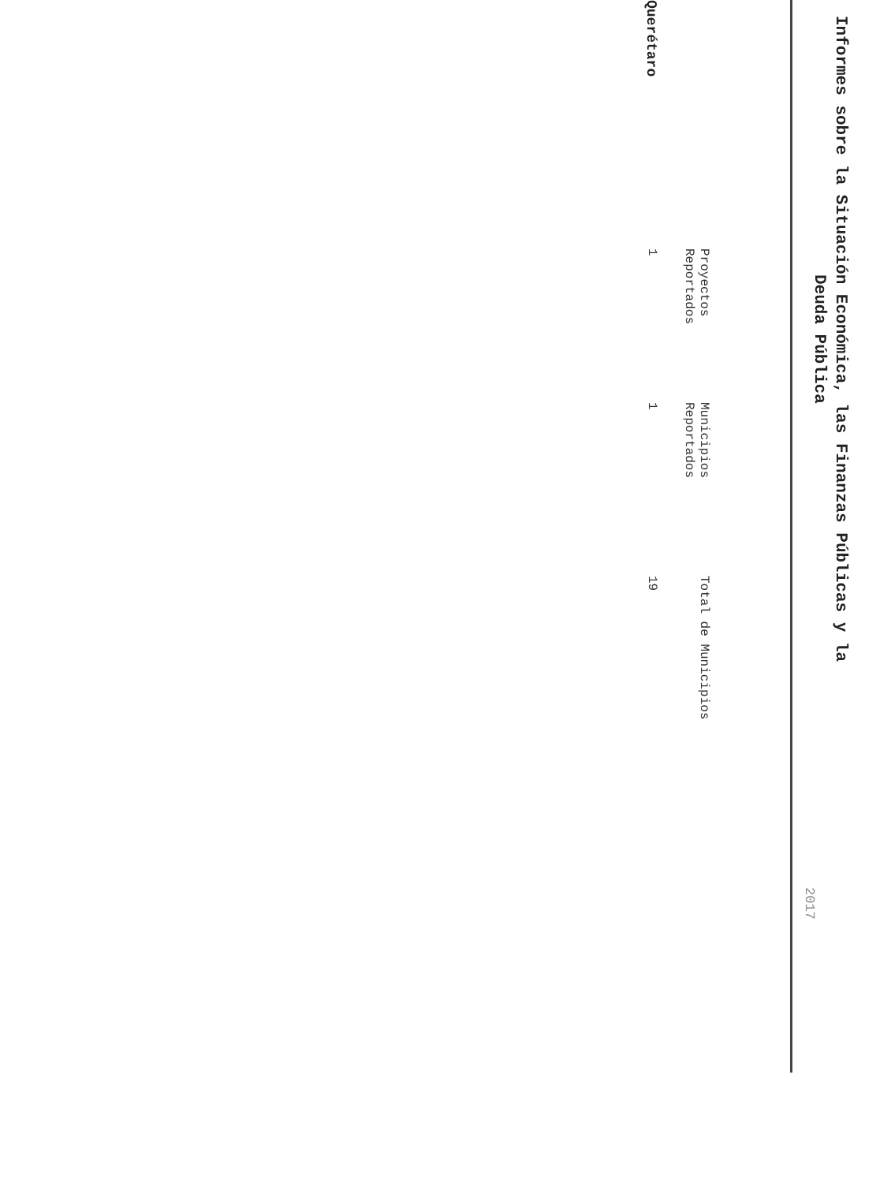Informes sobre la Situación Económica, las Finanzas Públicas y la
Deuda Pública
2017
| | Proyectos Reportados | Municipios Reportados | Total de Municipios |
| --- | --- | --- | --- |
| Querétaro | 1 | 1 | 19 |